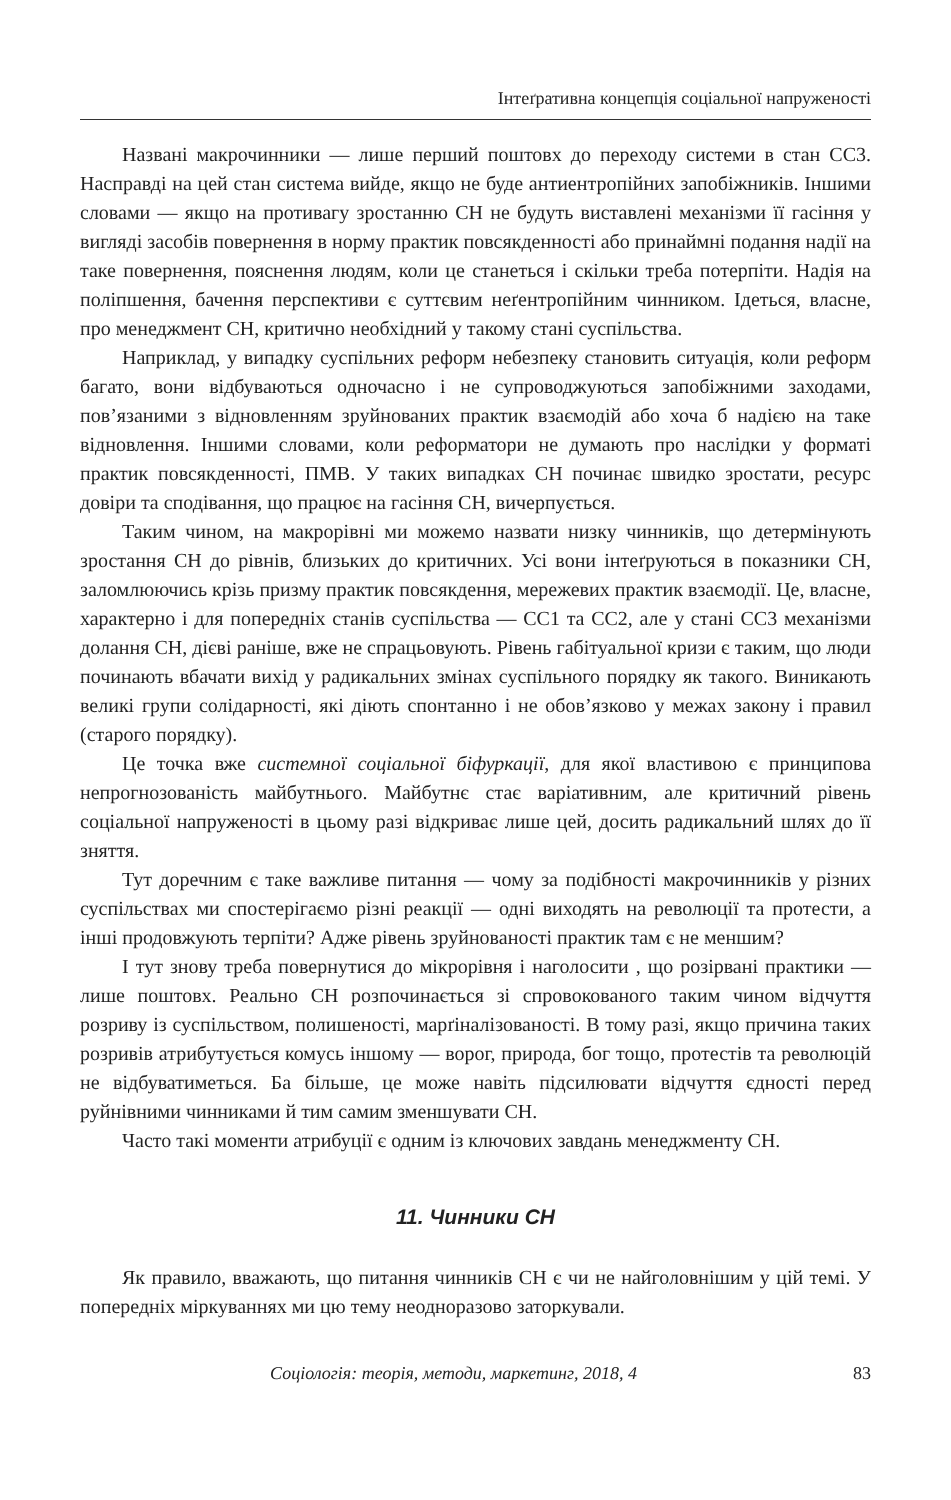Інтеґративна концепція соціальної напруженості
Названі макрочинники — лише перший поштовх до переходу системи в стан СС3. Насправді на цей стан система вийде, якщо не буде антиентропійних запобіжників. Іншими словами — якщо на противагу зростанню СН не будуть виставлені механізми її гасіння у вигляді засобів повернення в норму практик повсякденності або принаймні подання надії на таке повернення, пояснення людям, коли це станеться і скільки треба потерпіти. Надія на поліпшення, бачення перспективи є суттєвим неґентропійним чинником. Ідеться, власне, про менеджмент СН, критично необхідний у такому стані суспільства.
Наприклад, у випадку суспільних реформ небезпеку становить ситуація, коли реформ багато, вони відбуваються одночасно і не супроводжуються запобіжними заходами, пов’язаними з відновленням зруйнованих практик взаємодій або хоча б надією на таке відновлення. Іншими словами, коли реформатори не думають про наслідки у форматі практик повсякденності, ПМВ. У таких випадках СН починає швидко зростати, ресурс довіри та сподівання, що працює на гасіння СН, вичерпується.
Таким чином, на макрорівні ми можемо назвати низку чинників, що детермінують зростання СН до рівнів, близьких до критичних. Усі вони інтеґруються в показники СН, заломлюючись крізь призму практик повсякдення, мережевих практик взаємодії. Це, власне, характерно і для попередніх станів суспільства — СС1 та СС2, але у стані СС3 механізми долання СН, дієві раніше, вже не спрацьовують. Рівень габітуальної кризи є таким, що люди починають вбачати вихід у радикальних змінах суспільного порядку як такого. Виникають великі групи солідарності, які діють спонтанно і не обов’язково у межах закону і правил (старого порядку).
Це точка вже системної соціальної біфуркації, для якої властивою є принципова непрогнозованість майбутнього. Майбутнє стає варіативним, але критичний рівень соціальної напруженості в цьому разі відкриває лише цей, досить радикальний шлях до її зняття.
Тут доречним є таке важливе питання — чому за подібності макрочинників у різних суспільствах ми спостерігаємо різні реакції — одні виходять на революції та протести, а інші продовжують терпіти? Адже рівень зруйнованості практик там є не меншим?
І тут знову треба повернутися до мікрорівня і наголосити , що розірвані практики — лише поштовх. Реально СН розпочинається зі спровокованого таким чином відчуття розриву із суспільством, полишеності, марґіналізованості. В тому разі, якщо причина таких розривів атрибутується комусь іншому — ворог, природа, бог тощо, протестів та революцій не відбуватиметься. Ба більше, це може навіть підсилювати відчуття єдності перед руйнівними чинниками й тим самим зменшувати СН.
Часто такі моменти атрибуції є одним із ключових завдань менеджменту СН.
11. Чинники СН
Як правило, вважають, що питання чинників СН є чи не найголовнішим у цій темі. У попередніх міркуваннях ми цю тему неодноразово заторкували.
Соціологія: теорія, методи, маркетинг, 2018, 4 83